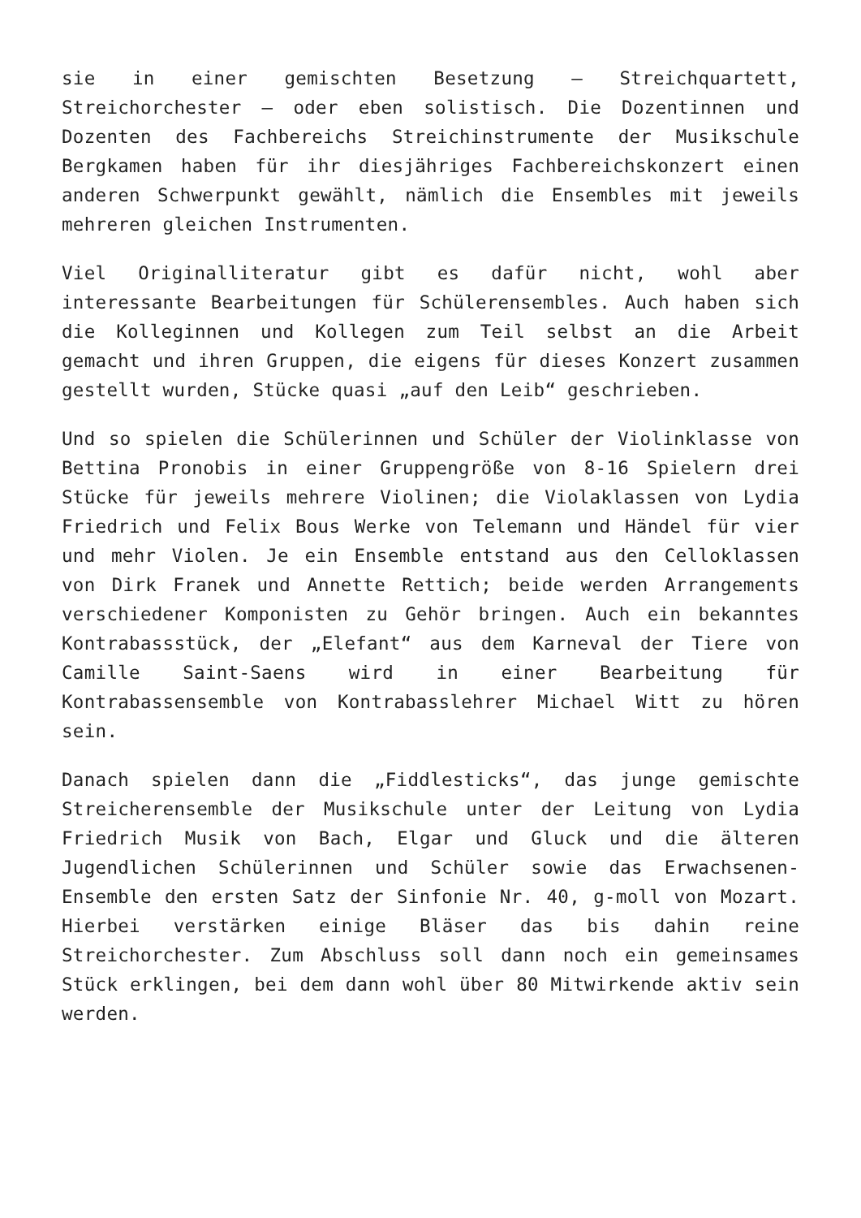sie in einer gemischten Besetzung – Streichquartett, Streichorchester – oder eben solistisch. Die Dozentinnen und Dozenten des Fachbereichs Streichinstrumente der Musikschule Bergkamen haben für ihr diesjähriges Fachbereichskonzert einen anderen Schwerpunkt gewählt, nämlich die Ensembles mit jeweils mehreren gleichen Instrumenten.
Viel Originalliteratur gibt es dafür nicht, wohl aber interessante Bearbeitungen für Schülerensembles. Auch haben sich die Kolleginnen und Kollegen zum Teil selbst an die Arbeit gemacht und ihren Gruppen, die eigens für dieses Konzert zusammen gestellt wurden, Stücke quasi „auf den Leib“ geschrieben.
Und so spielen die Schülerinnen und Schüler der Violinklasse von Bettina Pronobis in einer Gruppengröße von 8-16 Spielern drei Stücke für jeweils mehrere Violinen; die Violaklassen von Lydia Friedrich und Felix Bous Werke von Telemann und Händel für vier und mehr Violen. Je ein Ensemble entstand aus den Celloklassen von Dirk Franek und Annette Rettich; beide werden Arrangements verschiedener Komponisten zu Gehör bringen. Auch ein bekanntes Kontrabassstück, der „Elefant“ aus dem Karneval der Tiere von Camille Saint-Saens wird in einer Bearbeitung für Kontrabassensemble von Kontrabasslehrer Michael Witt zu hören sein.
Danach spielen dann die „Fiddlesticks“, das junge gemischte Streicherensemble der Musikschule unter der Leitung von Lydia Friedrich Musik von Bach, Elgar und Gluck und die älteren Jugendlichen Schülerinnen und Schüler sowie das Erwachsenen-Ensemble den ersten Satz der Sinfonie Nr. 40, g-moll von Mozart. Hierbei verstärken einige Bläser das bis dahin reine Streichorchester. Zum Abschluss soll dann noch ein gemeinsames Stück erklingen, bei dem dann wohl über 80 Mitwirkende aktiv sein werden.